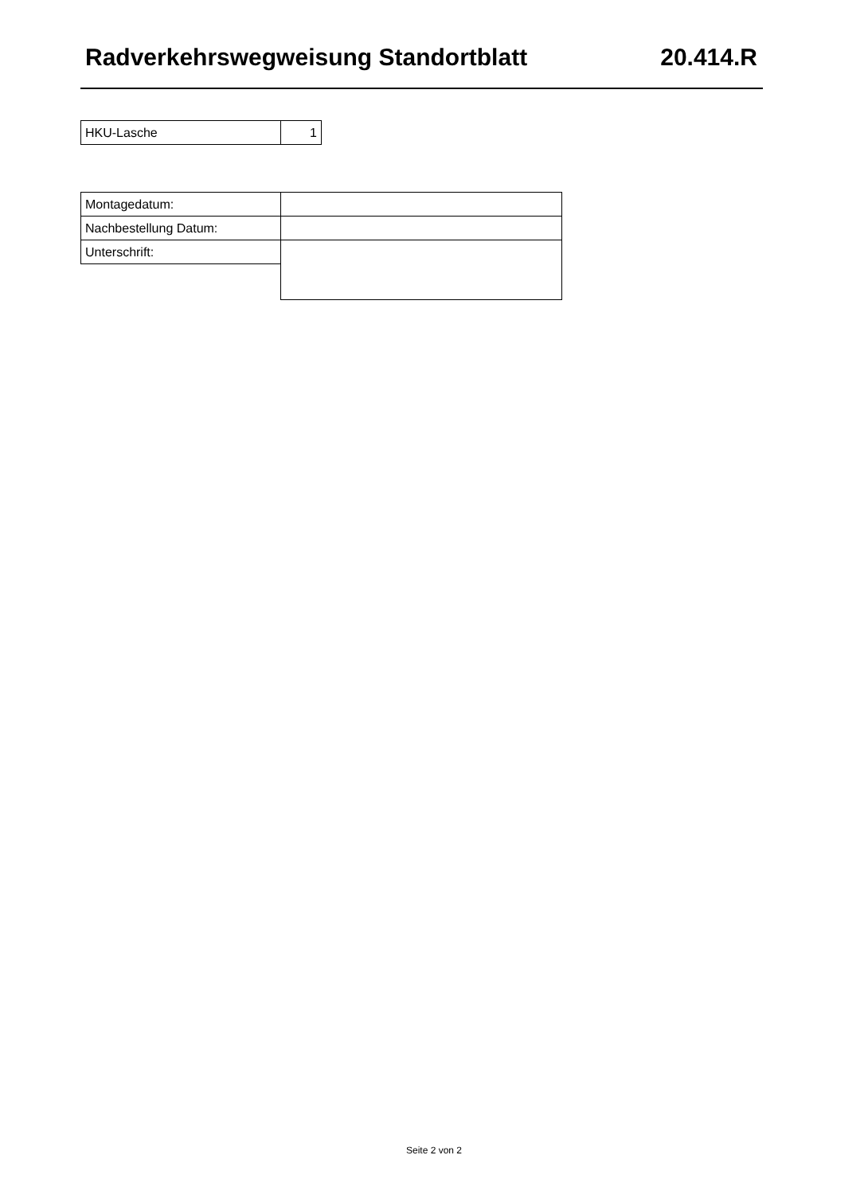Radverkehrswegweisung Standortblatt 20.414.R
| HKU-Lasche | 1 |
| Montagedatum: | |
| Nachbestellung Datum: | |
| Unterschrift: | |
Seite 2 von 2